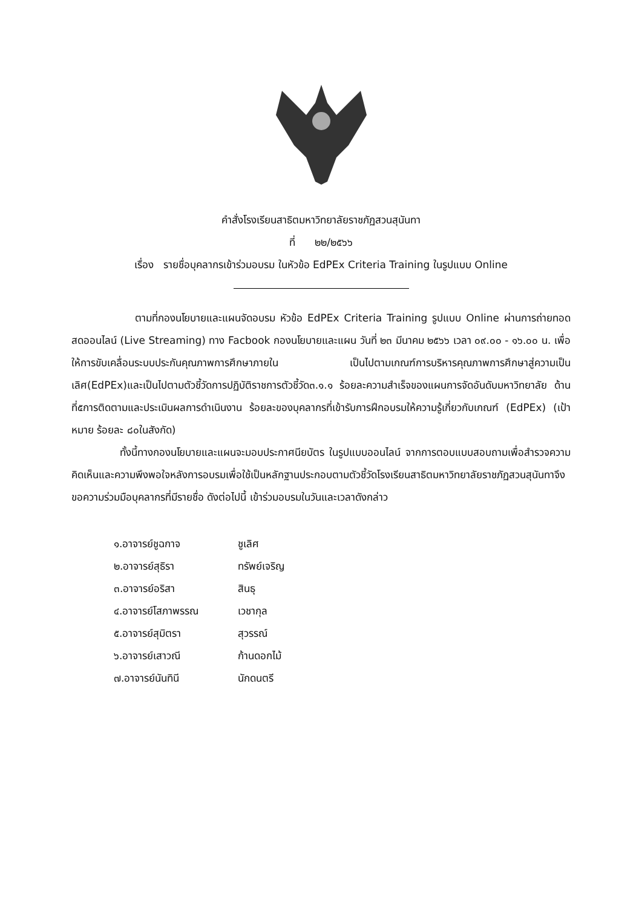คำสั่งโรงเรียนสาธิตมหาวิทยาลัยราชภัฏสวนสุนันทา
ที่ ๒๒/๒๕๖๖
เรื่อง รายชื่อบุคลากรเข้าร่วมอบรม ในหัวข้อ EdPEx Criteria Training ในรูปแบบ Online
ตามที่กองนโยบายและแผนจัดอบรม หัวข้อ EdPEx Criteria Training รูปแบบ Online ผ่านการถ่ายทอดสดออนไลน์ (Live Streaming) ทาง Facbook กองนโยบายและแผน วันที่ ๒๓ มีนาคม ๒๕๖๖ เวลา ๐๙.๐๐ - ๑๖.๐๐ น. เพื่อให้การขับเคลื่อนระบบประกันคุณภาพการศึกษาภายใน เป็นไปตามเกณฑ์การบริหารคุณภาพการศึกษาสู่ความเป็นเลิศ(EdPEx)และเป็นไปตามตัวชี้วัดการปฏิบัติราชการตัวชี้วัด๓.๑.๑ ร้อยละความสำเร็จของแผนการจัดอันดับมหาวิทยาลัย ด้านที่๕การติดตามและประเมินผลการดำเนินงาน ร้อยละของบุคลากรที่เข้ารับการฝึกอบรมให้ความรู้เกี่ยวกับเกณฑ์ (EdPEx) (เป้าหมาย ร้อยละ ๘๐ในสังกัด)
ทั้งนี้ทางกองนโยบายและแผนจะมอบประกาศนียบัตร ในรูปแบบออนไลน์ จากการตอบแบบสอบถามเพื่อสำรวจความคิดเห็นและความพึงพอใจหลังการอบรมเพื่อใช้เป็นหลักฐานประกอบตามตัวชี้วัดโรงเรียนสาธิตมหาวิทยาลัยราชภัฏสวนสุนันทาจึงขอความร่วมมือบุคลากรที่มีรายชื่อ ดังต่อไปนี้ เข้าร่วมอบรมในวันและเวลาดังกล่าว
๑.อาจารย์ชูฉกาจ ชูเลิศ
๒.อาจารย์สุธิรา ทรัพย์เจริญ
๓.อาจารย์อริสา สินธุ
๔.อาจารย์โสภาพรรณ เวชากุล
๕.อาจารย์สุมิตรา สุวรรณ์
๖.อาจารย์เสาวณี ก้านดอกไม้
๗.อาจารย์นันทินี นักดนตรี